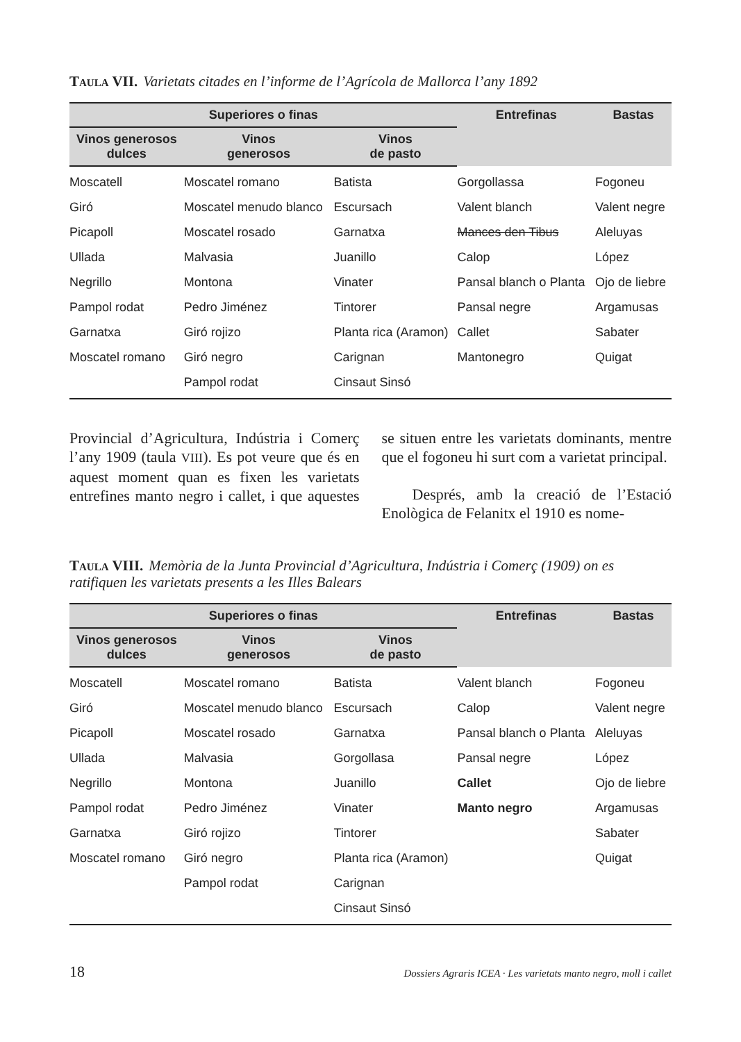Taula VII. Varietats citades en l’informe de l’Agrícola de Mallorca l’any 1892
| Superiores o finas | | | Entrefinas | Bastas |
| --- | --- | --- | --- | --- |
| Vinos generosos dulces | Vinos generosos | Vinos de pasto | | |
| Moscatell | Moscatel romano | Batista | Gorgollassa | Fogoneu |
| Giró | Moscatel menudo blanco | Escursach | Valent blanch | Valent negre |
| Picapoll | Moscatel rosado | Garnatxa | Mances den Tibus | Aleluyas |
| Ullada | Malvasia | Juanillo | Calop | López |
| Negrillo | Montona | Vinater | Pansal blanch o Planta | Ojo de liebre |
| Pampol rodat | Pedro Jiménez | Tintorer | Pansal negre | Argamusas |
| Garnatxa | Giró rojizo | Planta rica (Aramon) | Callet | Sabater |
| Moscatel romano | Giró negro | Carignan | Mantonegro | Quigat |
| | Pampol rodat | Cinsaut Sinsó | | |
Provincial d’Agricultura, Indústria i Comerç l’any 1909 (taula VIII). Es pot veure que és en aquest moment quan es fixen les varietats entrefines manto negro i callet, i que aquestes se situen entre les varietats dominants, mentre que el fogoneu hi surt com a varietat principal.
Després, amb la creació de l’Estació Enològica de Felanitx el 1910 es nome-
Taula VIII. Memòria de la Junta Provincial d’Agricultura, Indústria i Comerç (1909) on es ratifiquen les varietats presents a les Illes Balears
| Superiores o finas | | | Entrefinas | Bastas |
| --- | --- | --- | --- | --- |
| Vinos generosos dulces | Vinos generosos | Vinos de pasto | | |
| Moscatell | Moscatel romano | Batista | Valent blanch | Fogoneu |
| Giró | Moscatel menudo blanco | Escursach | Calop | Valent negre |
| Picapoll | Moscatel rosado | Garnatxa | Pansal blanch o Planta | Aleluyas |
| Ullada | Malvasia | Gorgollasa | Pansal negre | López |
| Negrillo | Montona | Juanillo | Callet | Ojo de liebre |
| Pampol rodat | Pedro Jiménez | Vinater | Manto negro | Argamusas |
| Garnatxa | Giró rojizo | Tintorer | | Sabater |
| Moscatel romano | Giró negro | Planta rica (Aramon) | | Quigat |
| | Pampol rodat | Carignan | | |
| | | Cinsaut Sinsó | | |
18 Dossiers Agraris ICEA · Les varietats manto negro, moll i callet